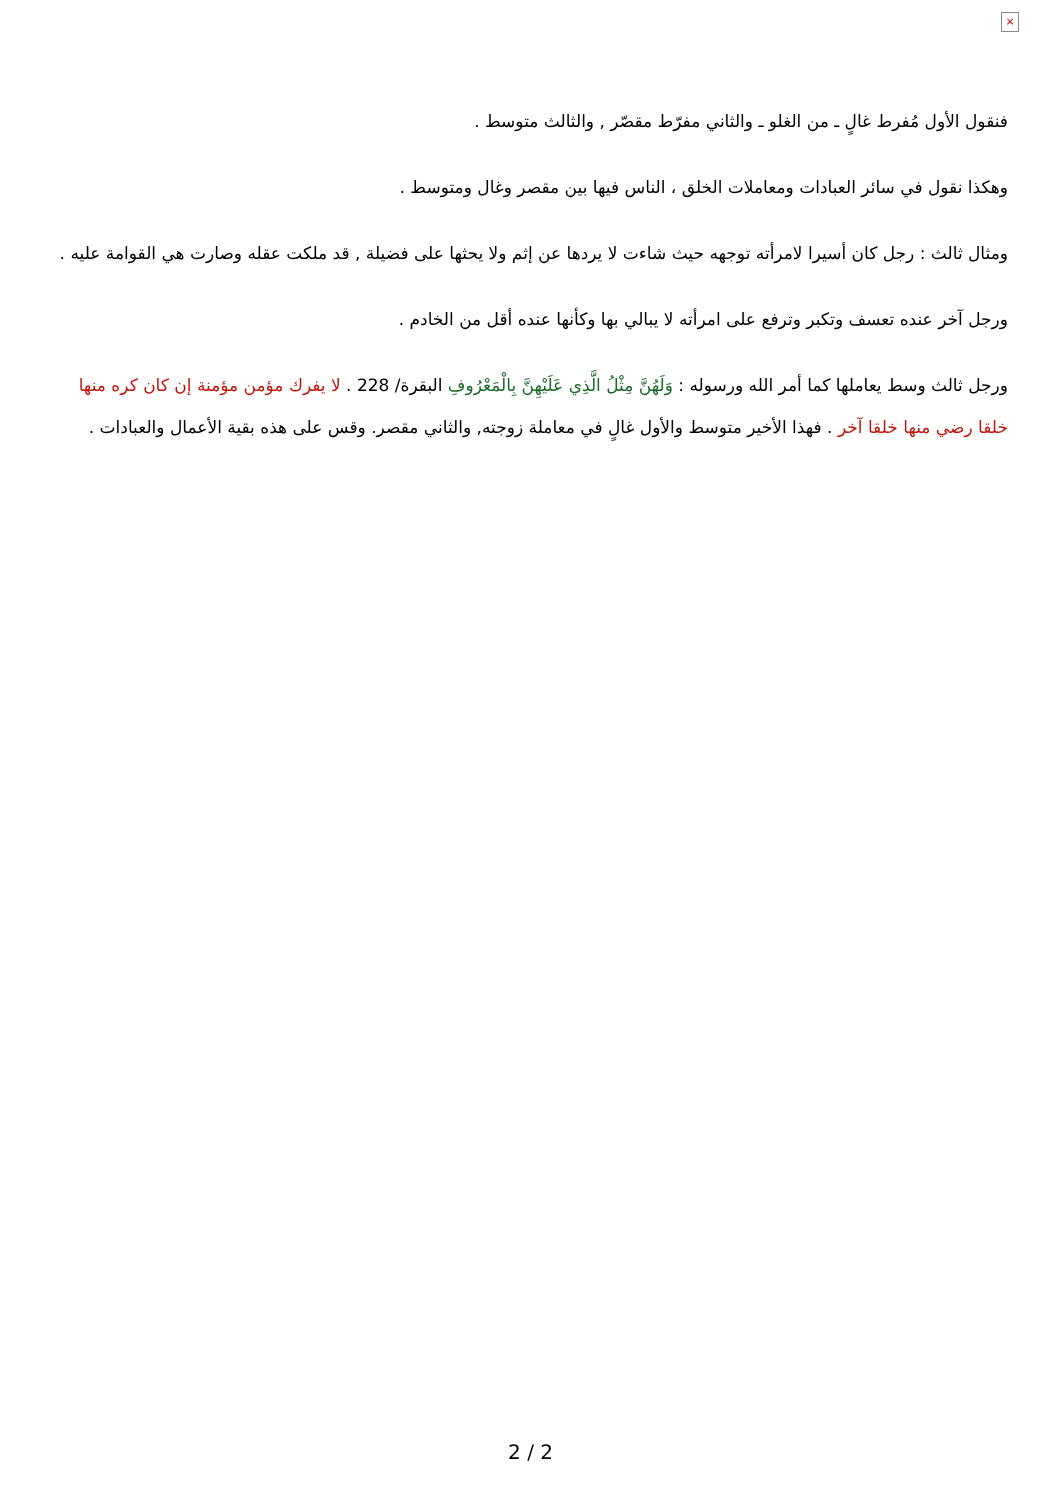×
فنقول الأول مُفرط غالٍ ـ من الغلو ـ والثاني مفرّط مقصّر , والثالث متوسط .
وهكذا نقول في سائر العبادات ومعاملات الخلق ، الناس فيها بين مقصر وغال ومتوسط .
ومثال ثالث : رجل كان أسيرا لامرأته توجهه حيث شاءت لا يردها عن إثم ولا يحثها على فضيلة , قد ملكت عقله وصارت هي القوامة عليه .
ورجل آخر عنده تعسف وتكبر وترفع على امرأته لا يبالي بها وكأنها عنده أقل من الخادم .
ورجل ثالث وسط يعاملها كما أمر الله ورسوله : وَلَهُنَّ مِثْلُ الَّذِي عَلَيْهِنَّ بِالْمَعْرُوفِ البقرة/ 228 . لا يفرك مؤمن مؤمنة إن كان كره منها خلقا رضي منها خلقا آخر . فهذا الأخير متوسط والأول غالٍ في معاملة زوجته, والثاني مقصر. وقس على هذه بقية الأعمال والعبادات .
2 / 2